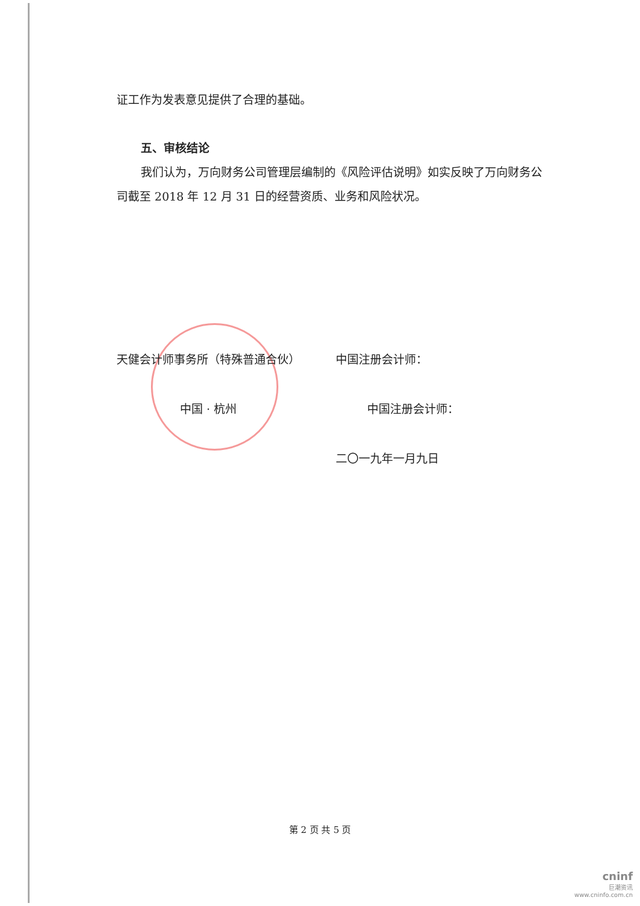证工作为发表意见提供了合理的基础。
五、审核结论
我们认为，万向财务公司管理层编制的《风险评估说明》如实反映了万向财务公司截至 2018 年 12 月 31 日的经营资质、业务和风险状况。
天健会计师事务所（特殊普通合伙） 中国注册会计师：
中国 · 杭州 中国注册会计师：
二〇一九年一月九日
第 2 页 共 5 页
cninf
巨潮资讯
www.cninfo.com.cn